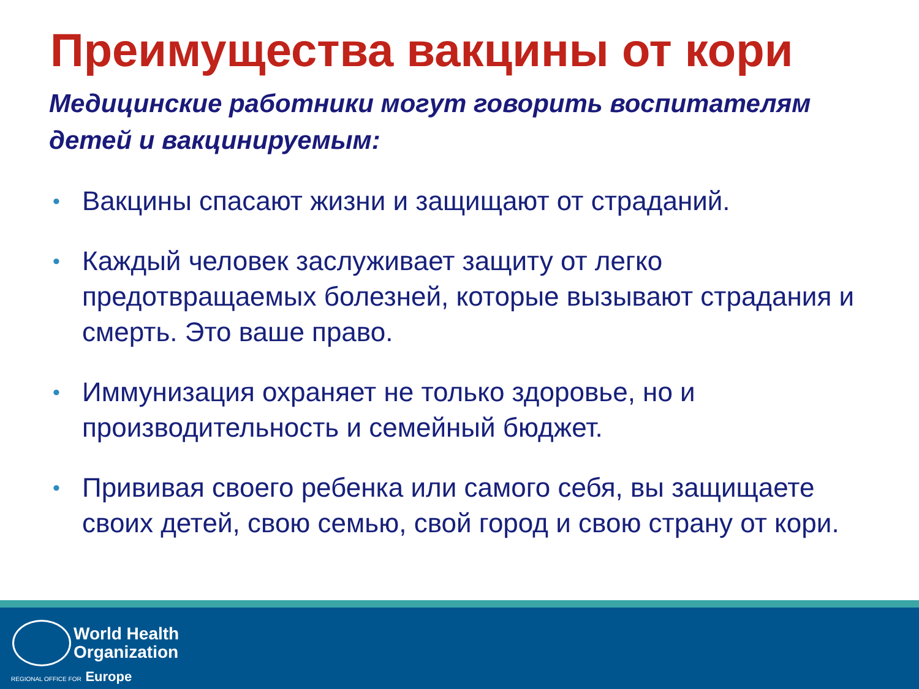Преимущества вакцины от кори
Медицинские работники могут говорить воспитателям детей и вакцинируемым:
• Вакцины спасают жизни и защищают от страданий.
• Каждый человек заслуживает защиту от легко предотвращаемых болезней, которые вызывают страдания и смерть. Это ваше право.
• Иммунизация охраняет не только здоровье, но и производительность и семейный бюджет.
• Прививая своего ребенка или самого себя, вы защищаете своих детей, свою семью, свой город и свою страну от кори.
World Health
Organization
REGIONAL OFFICE FOR Europe